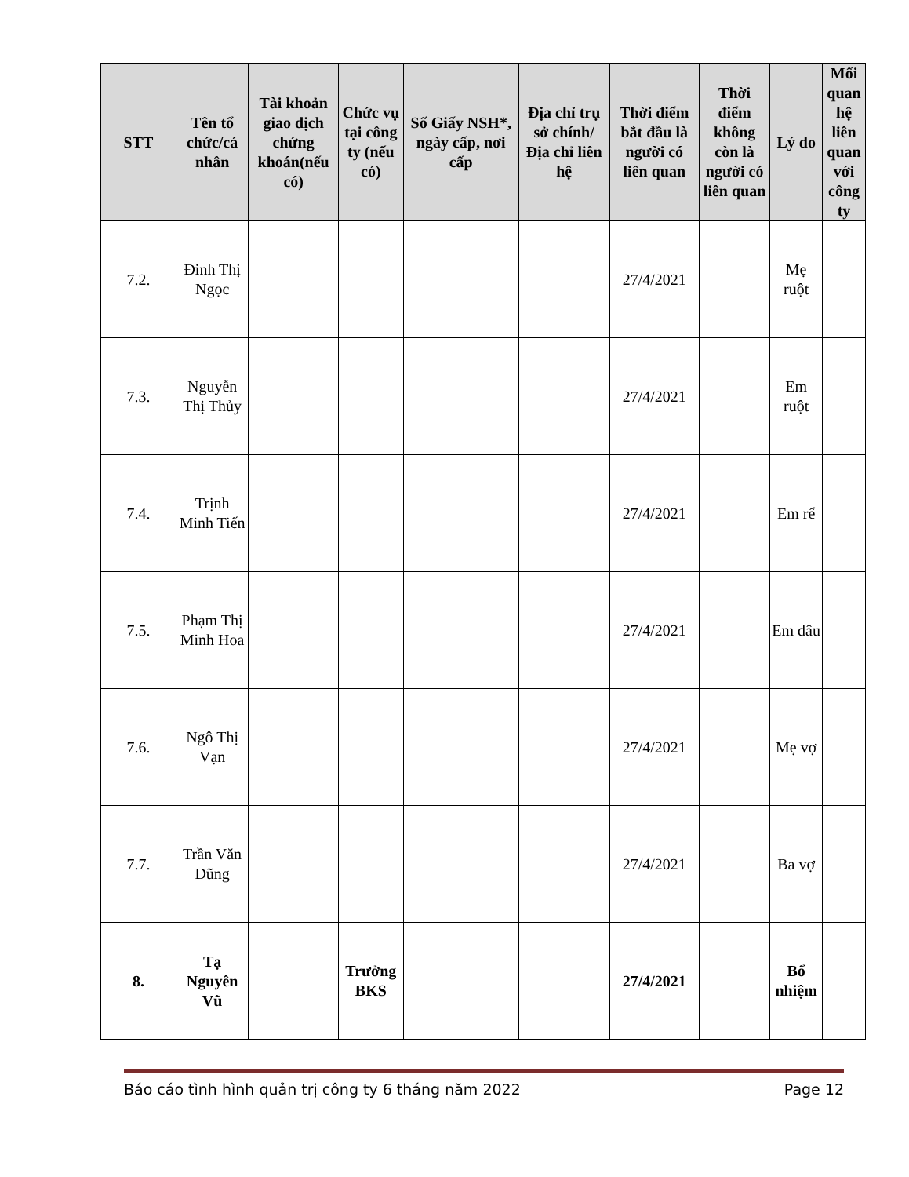| STT | Tên tổ chức/cá nhân | Tài khoản giao dịch chứng khoán(nếu có) | Chức vụ tại công ty (nếu có) | Số Giấy NSH*, ngày cấp, nơi cấp | Địa chỉ trụ sở chính/ Địa chỉ liên hệ | Thời điểm bắt đầu là người có liên quan | Thời điểm không còn là người có liên quan | Lý do | Mối quan hệ liên quan với công ty |
| --- | --- | --- | --- | --- | --- | --- | --- | --- | --- |
| 7.2. | Đinh Thị Ngọc | | | | | 27/4/2021 | | Mẹ ruột | |
| 7.3. | Nguyễn Thị Thủy | | | | | 27/4/2021 | | Em ruột | |
| 7.4. | Trịnh Minh Tiến | | | | | 27/4/2021 | | Em rể | |
| 7.5. | Phạm Thị Minh Hoa | | | | | 27/4/2021 | | Em dâu | |
| 7.6. | Ngô Thị Vạn | | | | | 27/4/2021 | | Mẹ vợ | |
| 7.7. | Trần Văn Dũng | | | | | 27/4/2021 | | Ba vợ | |
| 8. | Tạ Nguyên Vũ | | Trưởng BKS | | | 27/4/2021 | | Bổ nhiệm | |
Báo cáo tình hình quản trị công ty 6 tháng năm 2022 Page 12